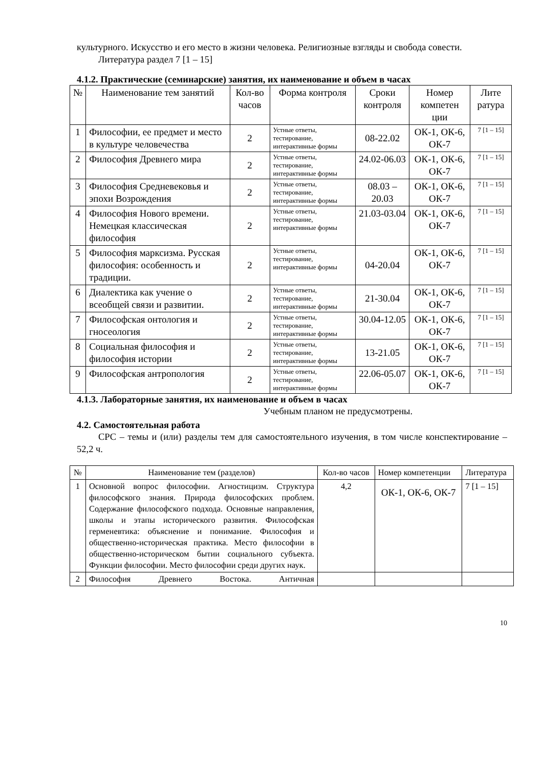культурного. Искусство и его место в жизни человека. Религиозные взгляды и свобода совести.
Литература раздел 7 [1 – 15]
4.1.2. Практические (семинарские) занятия, их наименование и объем в часах
| № | Наименование тем занятий | Кол-во часов | Форма контроля | Сроки контроля | Номер компетен ции | Лите ратура |
| --- | --- | --- | --- | --- | --- | --- |
| 1 | Философии, ее предмет и место в культуре человечества | 2 | Устные ответы, тестирование, интерактивные формы | 08-22.02 | ОК-1, ОК-6, ОК-7 | 7 [1 – 15] |
| 2 | Философия Древнего мира | 2 | Устные ответы, тестирование, интерактивные формы | 24.02-06.03 | ОК-1, ОК-6, ОК-7 | 7 [1 – 15] |
| 3 | Философия Средневековья и эпохи Возрождения | 2 | Устные ответы, тестирование, интерактивные формы | 08.03 – 20.03 | ОК-1, ОК-6, ОК-7 | 7 [1 – 15] |
| 4 | Философия Нового времени. Немецкая классическая философия | 2 | Устные ответы, тестирование, интерактивные формы | 21.03-03.04 | ОК-1, ОК-6, ОК-7 | 7 [1 – 15] |
| 5 | Философия марксизма. Русская философия: особенность и традиции. | 2 | Устные ответы, тестирование, интерактивные формы | 04-20.04 | ОК-1, ОК-6, ОК-7 | 7 [1 – 15] |
| 6 | Диалектика как учение о всеобщей связи и развитии. | 2 | Устные ответы, тестирование, интерактивные формы | 21-30.04 | ОК-1, ОК-6, ОК-7 | 7 [1 – 15] |
| 7 | Философская онтология и гносеология | 2 | Устные ответы, тестирование, интерактивные формы | 30.04-12.05 | ОК-1, ОК-6, ОК-7 | 7 [1 – 15] |
| 8 | Социальная философия и философия истории | 2 | Устные ответы, тестирование, интерактивные формы | 13-21.05 | ОК-1, ОК-6, ОК-7 | 7 [1 – 15] |
| 9 | Философская антропология | 2 | Устные ответы, тестирование, интерактивные формы | 22.06-05.07 | ОК-1, ОК-6, ОК-7 | 7 [1 – 15] |
4.1.3. Лабораторные занятия, их наименование и объем в часах
Учебным планом не предусмотрены.
4.2. Самостоятельная работа
СРС – темы и (или) разделы тем для самостоятельного изучения, в том числе конспектирование – 52,2 ч.
| № | Наименование тем (разделов) | Кол-во часов | Номер компетенции | Литература |
| --- | --- | --- | --- | --- |
| 1 | Основной вопрос философии. Агностицизм. Структура философского знания. Природа философских проблем. Содержание философского подхода. Основные направления, школы и этапы исторического развития. Философская герменевтика: объяснение и понимание. Философия и общественно-историческая практика. Место философии в общественно-историческом бытии социального субъекта. Функции философии. Место философии среди других наук. | 4,2 | ОК-1, ОК-6, ОК-7 | 7 [1 – 15] |
| 2 | Философия Древнего Востока. Античная | | | |
10